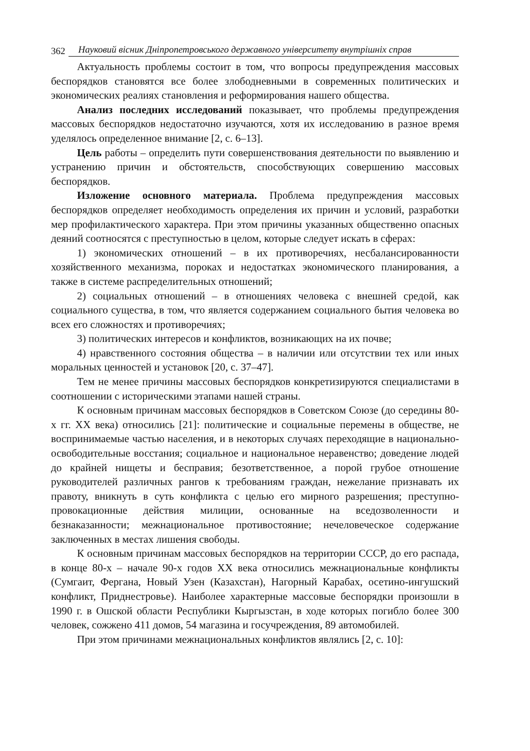362 Науковий вісник Дніпропетровського державного університету внутрішніх справ
Актуальность проблемы состоит в том, что вопросы предупреждения массовых беспорядков становятся все более злободневными в современных политических и экономических реалиях становления и реформирования нашего общества.
Анализ последних исследований показывает, что проблемы предупреждения массовых беспорядков недостаточно изучаются, хотя их исследованию в разное время уделялось определенное внимание [2, с. 6–13].
Цель работы – определить пути совершенствования деятельности по выявлению и устранению причин и обстоятельств, способствующих совершению массовых беспорядков.
Изложение основного материала. Проблема предупреждения массовых беспорядков определяет необходимость определения их причин и условий, разработки мер профилактического характера. При этом причины указанных общественно опасных деяний соотносятся с преступностью в целом, которые следует искать в сферах:
1) экономических отношений – в их противоречиях, несбалансированности хозяйственного механизма, пороках и недостатках экономического планирования, а также в системе распределительных отношений;
2) социальных отношений – в отношениях человека с внешней средой, как социального существа, в том, что является содержанием социального бытия человека во всех его сложностях и противоречиях;
3) политических интересов и конфликтов, возникающих на их почве;
4) нравственного состояния общества – в наличии или отсутствии тех или иных моральных ценностей и установок [20, с. 37–47].
Тем не менее причины массовых беспорядков конкретизируются специалистами в соотношении с историческими этапами нашей страны.
К основным причинам массовых беспорядков в Советском Союзе (до середины 80-х гг. XX века) относились [21]: политические и социальные перемены в обществе, не воспринимаемые частью населения, и в некоторых случаях переходящие в национально-освободительные восстания; социальное и национальное неравенство; доведение людей до крайней нищеты и бесправия; безответственное, а порой грубое отношение руководителей различных рангов к требованиям граждан, нежелание признавать их правоту, вникнуть в суть конфликта с целью его мирного разрешения; преступно-провокационные действия милиции, основанные на вседозволенности и безнаказанности; межнациональное противостояние; нечеловеческое содержание заключенных в местах лишения свободы.
К основным причинам массовых беспорядков на территории СССР, до его распада, в конце 80-х – начале 90-х годов XX века относились межнациональные конфликты (Сумгаит, Фергана, Новый Узен (Казахстан), Нагорный Карабах, осетино-ингушский конфликт, Приднестровье). Наиболее характерные массовые беспорядки произошли в 1990 г. в Ошской области Республики Кыргызстан, в ходе которых погибло более 300 человек, сожжено 411 домов, 54 магазина и госучреждения, 89 автомобилей.
При этом причинами межнациональных конфликтов являлись [2, с. 10]: